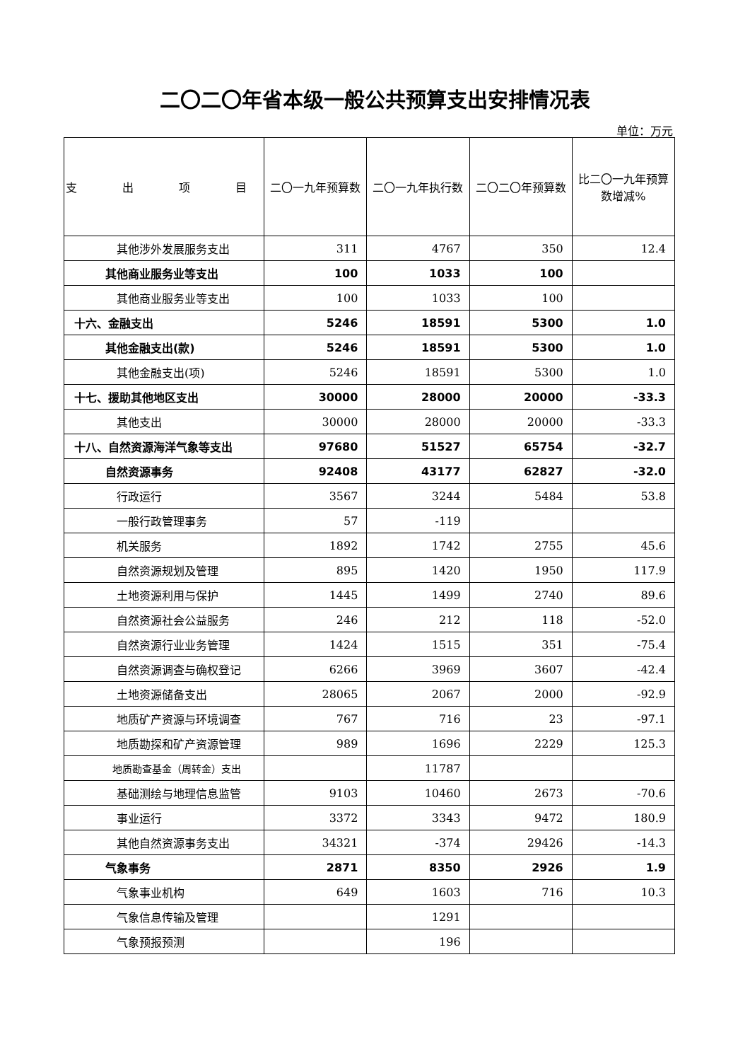二〇二〇年省本级一般公共预算支出安排情况表
单位：万元
| 支 出 项 目 | 二〇一九年预算数 | 二〇一九年执行数 | 二〇二〇年预算数 | 比二〇一九年预算数增减% |
| --- | --- | --- | --- | --- |
| 其他涉外发展服务支出 | 311 | 4767 | 350 | 12.4 |
| 其他商业服务业等支出 | 100 | 1033 | 100 | |
| 其他商业服务业等支出 | 100 | 1033 | 100 | |
| 十六、金融支出 | 5246 | 18591 | 5300 | 1.0 |
| 其他金融支出(款) | 5246 | 18591 | 5300 | 1.0 |
| 其他金融支出(项) | 5246 | 18591 | 5300 | 1.0 |
| 十七、援助其他地区支出 | 30000 | 28000 | 20000 | -33.3 |
| 其他支出 | 30000 | 28000 | 20000 | -33.3 |
| 十八、自然资源海洋气象等支出 | 97680 | 51527 | 65754 | -32.7 |
| 自然资源事务 | 92408 | 43177 | 62827 | -32.0 |
| 行政运行 | 3567 | 3244 | 5484 | 53.8 |
| 一般行政管理事务 | 57 | -119 | | |
| 机关服务 | 1892 | 1742 | 2755 | 45.6 |
| 自然资源规划及管理 | 895 | 1420 | 1950 | 117.9 |
| 土地资源利用与保护 | 1445 | 1499 | 2740 | 89.6 |
| 自然资源社会公益服务 | 246 | 212 | 118 | -52.0 |
| 自然资源行业业务管理 | 1424 | 1515 | 351 | -75.4 |
| 自然资源调查与确权登记 | 6266 | 3969 | 3607 | -42.4 |
| 土地资源储备支出 | 28065 | 2067 | 2000 | -92.9 |
| 地质矿产资源与环境调查 | 767 | 716 | 23 | -97.1 |
| 地质勘探和矿产资源管理 | 989 | 1696 | 2229 | 125.3 |
| 地质勘查基金（周转金）支出 | | 11787 | | |
| 基础测绘与地理信息监管 | 9103 | 10460 | 2673 | -70.6 |
| 事业运行 | 3372 | 3343 | 9472 | 180.9 |
| 其他自然资源事务支出 | 34321 | -374 | 29426 | -14.3 |
| 气象事务 | 2871 | 8350 | 2926 | 1.9 |
| 气象事业机构 | 649 | 1603 | 716 | 10.3 |
| 气象信息传输及管理 | | 1291 | | |
| 气象预报预测 | | 196 | | |